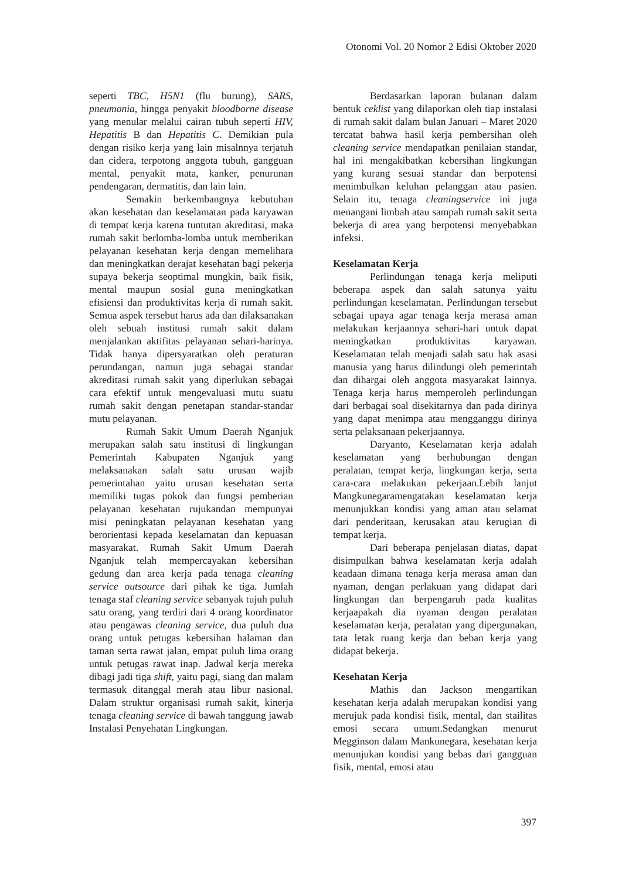Otonomi Vol. 20 Nomor 2 Edisi Oktober 2020
seperti TBC, H5N1 (flu burung), SARS, pneumonia, hingga penyakit bloodborne disease yang menular melalui cairan tubuh seperti HIV, Hepatitis B dan Hepatitis C. Demikian pula dengan risiko kerja yang lain misalnnya terjatuh dan cidera, terpotong anggota tubuh, gangguan mental, penyakit mata, kanker, penurunan pendengaran, dermatitis, dan lain lain.
Semakin berkembangnya kebutuhan akan kesehatan dan keselamatan pada karyawan di tempat kerja karena tuntutan akreditasi, maka rumah sakit berlomba-lomba untuk memberikan pelayanan kesehatan kerja dengan memelihara dan meningkatkan derajat kesehatan bagi pekerja supaya bekerja seoptimal mungkin, baik fisik, mental maupun sosial guna meningkatkan efisiensi dan produktivitas kerja di rumah sakit. Semua aspek tersebut harus ada dan dilaksanakan oleh sebuah institusi rumah sakit dalam menjalankan aktifitas pelayanan sehari-harinya. Tidak hanya dipersyaratkan oleh peraturan perundangan, namun juga sebagai standar akreditasi rumah sakit yang diperlukan sebagai cara efektif untuk mengevaluasi mutu suatu rumah sakit dengan penetapan standar-standar mutu pelayanan.
Rumah Sakit Umum Daerah Nganjuk merupakan salah satu institusi di lingkungan Pemerintah Kabupaten Nganjuk yang melaksanakan salah satu urusan wajib pemerintahan yaitu urusan kesehatan serta memiliki tugas pokok dan fungsi pemberian pelayanan kesehatan rujukandan mempunyai misi peningkatan pelayanan kesehatan yang berorientasi kepada keselamatan dan kepuasan masyarakat. Rumah Sakit Umum Daerah Nganjuk telah mempercayakan kebersihan gedung dan area kerja pada tenaga cleaning service outsource dari pihak ke tiga. Jumlah tenaga staf cleaning service sebanyak tujuh puluh satu orang, yang terdiri dari 4 orang koordinator atau pengawas cleaning service, dua puluh dua orang untuk petugas kebersihan halaman dan taman serta rawat jalan, empat puluh lima orang untuk petugas rawat inap. Jadwal kerja mereka dibagi jadi tiga shift, yaitu pagi, siang dan malam termasuk ditanggal merah atau libur nasional. Dalam struktur organisasi rumah sakit, kinerja tenaga cleaning service di bawah tanggung jawab Instalasi Penyehatan Lingkungan.
Berdasarkan laporan bulanan dalam bentuk ceklist yang dilaporkan oleh tiap instalasi di rumah sakit dalam bulan Januari – Maret 2020 tercatat bahwa hasil kerja pembersihan oleh cleaning service mendapatkan penilaian standar, hal ini mengakibatkan kebersihan lingkungan yang kurang sesuai standar dan berpotensi menimbulkan keluhan pelanggan atau pasien. Selain itu, tenaga cleaningservice ini juga menangani limbah atau sampah rumah sakit serta bekerja di area yang berpotensi menyebabkan infeksi.
Keselamatan Kerja
Perlindungan tenaga kerja meliputi beberapa aspek dan salah satunya yaitu perlindungan keselamatan. Perlindungan tersebut sebagai upaya agar tenaga kerja merasa aman melakukan kerjaannya sehari-hari untuk dapat meningkatkan produktivitas karyawan. Keselamatan telah menjadi salah satu hak asasi manusia yang harus dilindungi oleh pemerintah dan dihargai oleh anggota masyarakat lainnya. Tenaga kerja harus memperoleh perlindungan dari berbagai soal disekitarnya dan pada dirinya yang dapat menimpa atau mengganggu dirinya serta pelaksanaan pekerjaannya.
Daryanto, Keselamatan kerja adalah keselamatan yang berhubungan dengan peralatan, tempat kerja, lingkungan kerja, serta cara-cara melakukan pekerjaan.Lebih lanjut Mangkunegaramengatakan keselamatan kerja menunjukkan kondisi yang aman atau selamat dari penderitaan, kerusakan atau kerugian di tempat kerja.
Dari beberapa penjelasan diatas, dapat disimpulkan bahwa keselamatan kerja adalah keadaan dimana tenaga kerja merasa aman dan nyaman, dengan perlakuan yang didapat dari lingkungan dan berpengaruh pada kualitas kerjaapakah dia nyaman dengan peralatan keselamatan kerja, peralatan yang dipergunakan, tata letak ruang kerja dan beban kerja yang didapat bekerja.
Kesehatan Kerja
Mathis dan Jackson mengartikan kesehatan kerja adalah merupakan kondisi yang merujuk pada kondisi fisik, mental, dan stailitas emosi secara umum.Sedangkan menurut Megginson dalam Mankunegara, kesehatan kerja menunjukan kondisi yang bebas dari gangguan fisik, mental, emosi atau
397